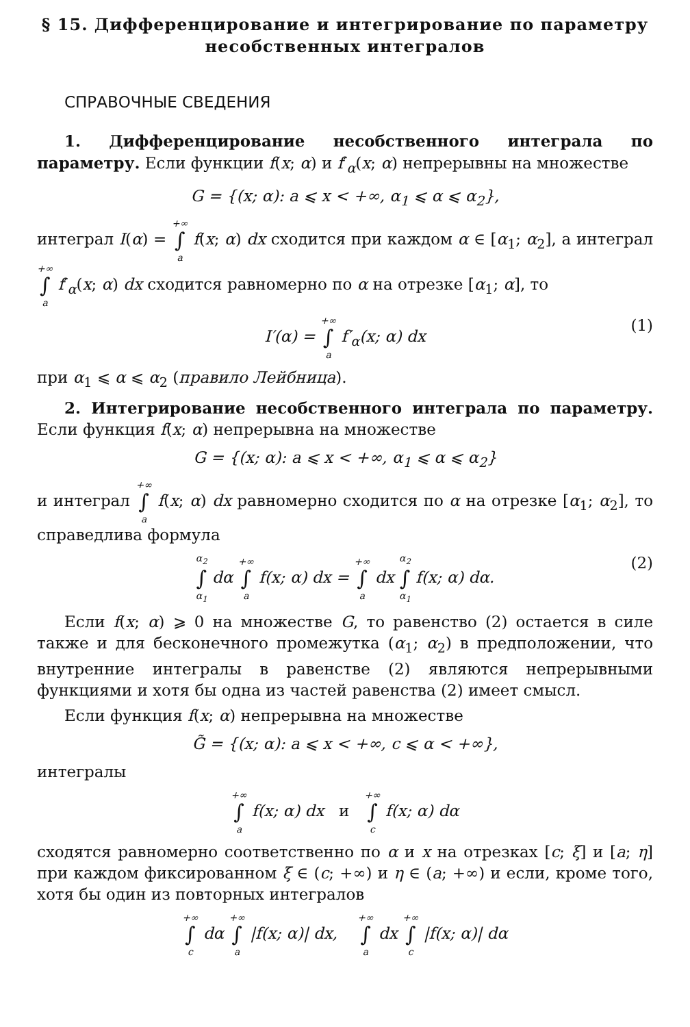§ 15. Дифференцирование и интегрирование по параметру несобственных интегралов
СПРАВОЧНЫЕ СВЕДЕНИЯ
1. Дифференцирование несобственного интеграла по параметру. Если функции f(x; α) и f′<sub>α</sub>(x; α) непрерывны на множестве
G = {(x; α): a ⩽ x < +∞, α<sub>1</sub> ⩽ α ⩽ α<sub>2</sub>},
интеграл I(α) = +∞ ∫ a f(x; α) dx сходится при каждом α ∈ [α<sub>1</sub>; α<sub>2</sub>], а интеграл +∞ ∫ a f′<sub>α</sub>(x; α) dx сходится равномерно по α на отрезке [α<sub>1</sub>; α], то
I′(α) = +∞ ∫ a f′<sub>α</sub>(x; α) dx (1)
при α<sub>1</sub> ⩽ α ⩽ α<sub>2</sub> (правило Лейбница).
2. Интегрирование несобственного интеграла по параметру. Если функция f(x; α) непрерывна на множестве
G = {(x; α): a ⩽ x < +∞, α<sub>1</sub> ⩽ α ⩽ α<sub>2</sub>}
и интеграл +∞ ∫ a f(x; α) dx равномерно сходится по α на отрезке [α<sub>1</sub>; α<sub>2</sub>], то справедлива формула
α<sub>2</sub> ∫ α<sub>1</sub> dα +∞ ∫ a f(x; α) dx = +∞ ∫ a dx α<sub>2</sub> ∫ α<sub>1</sub> f(x; α) dα. (2)
Если f(x; α) ⩾ 0 на множестве G, то равенство (2) остается в силе также и для бесконечного промежутка (α<sub>1</sub>; α<sub>2</sub>) в предположении, что внутренние интегралы в равенстве (2) являются непрерывными функциями и хотя бы одна из частей равенства (2) имеет смысл.
Если функция f(x; α) непрерывна на множестве
G̃ = {(x; α): a ⩽ x < +∞, c ⩽ α < +∞},
интегралы
+∞ ∫ a f(x; α) dx и +∞ ∫ c f(x; α) dα
сходятся равномерно соответственно по α и x на отрезках [c; ξ] и [a; η] при каждом фиксированном ξ ∈ (c; +∞) и η ∈ (a; +∞) и если, кроме того, хотя бы один из повторных интегралов
+∞ ∫ c dα +∞ ∫ a |f(x; α)| dx, +∞ ∫ a dx +∞ ∫ c |f(x; α)| dα